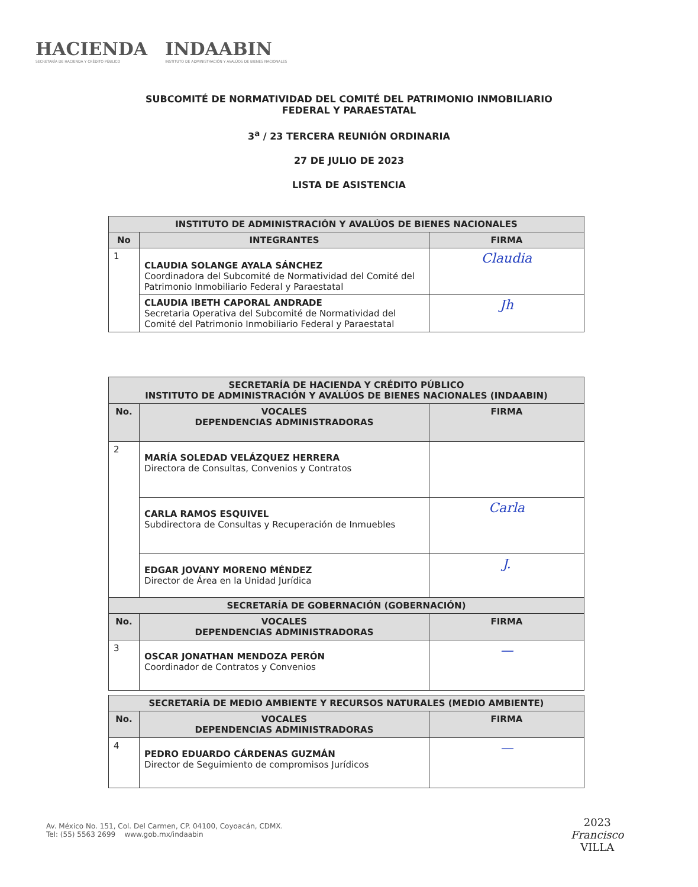HACIENDA
SECRETARÍA DE HACIENDA Y CRÉDITO PÚBLICO
INDAABIN
INSTITUTO DE ADMINISTRACIÓN Y AVALÚOS DE BIENES NACIONALES
SUBCOMITÉ DE NORMATIVIDAD DEL COMITÉ DEL PATRIMONIO INMOBILIARIO
FEDERAL Y PARAESTATAL
3<sup>a</sup> / 23 TERCERA REUNIÓN ORDINARIA
27 DE JULIO DE 2023
LISTA DE ASISTENCIA
| INSTITUTO DE ADMINISTRACIÓN Y AVALÚOS DE BIENES NACIONALES | | |
| --- | --- | --- |
| No | INTEGRANTES | FIRMA |
| 1 | CLAUDIA SOLANGE AYALA SÁNCHEZ Coordinadora del Subcomité de Normatividad del Comité del Patrimonio Inmobiliario Federal y Paraestatal | Claudia |
| | CLAUDIA IBETH CAPORAL ANDRADE Secretaria Operativa del Subcomité de Normatividad del Comité del Patrimonio Inmobiliario Federal y Paraestatal | Jh |
| SECRETARÍA DE HACIENDA Y CRÉDITO PÚBLICO INSTITUTO DE ADMINISTRACIÓN Y AVALÚOS DE BIENES NACIONALES (INDAABIN) | | |
| --- | --- | --- |
| No. | VOCALES DEPENDENCIAS ADMINISTRADORAS | FIRMA |
| 2 | MARÍA SOLEDAD VELÁZQUEZ HERRERA Directora de Consultas, Convenios y Contratos | |
| | CARLA RAMOS ESQUIVEL Subdirectora de Consultas y Recuperación de Inmuebles | Carla |
| | EDGAR JOVANY MORENO MÉNDEZ Director de Área en la Unidad Jurídica | J. |
| SECRETARÍA DE GOBERNACIÓN (GOBERNACIÓN) | | |
| --- | --- | --- |
| No. | VOCALES DEPENDENCIAS ADMINISTRADORAS | FIRMA |
| 3 | OSCAR JONATHAN MENDOZA PERÓN Coordinador de Contratos y Convenios | — |
| SECRETARÍA DE MEDIO AMBIENTE Y RECURSOS NATURALES (MEDIO AMBIENTE) | | |
| --- | --- | --- |
| No. | VOCALES DEPENDENCIAS ADMINISTRADORAS | FIRMA |
| 4 | PEDRO EDUARDO CÁRDENAS GUZMÁN Director de Seguimiento de compromisos Jurídicos | — |
Av. México No. 151, Col. Del Carmen, CP. 04100, Coyoacán, CDMX.
Tel: (55) 5563 2699 www.gob.mx/indaabin
2023
Francisco
VILLA